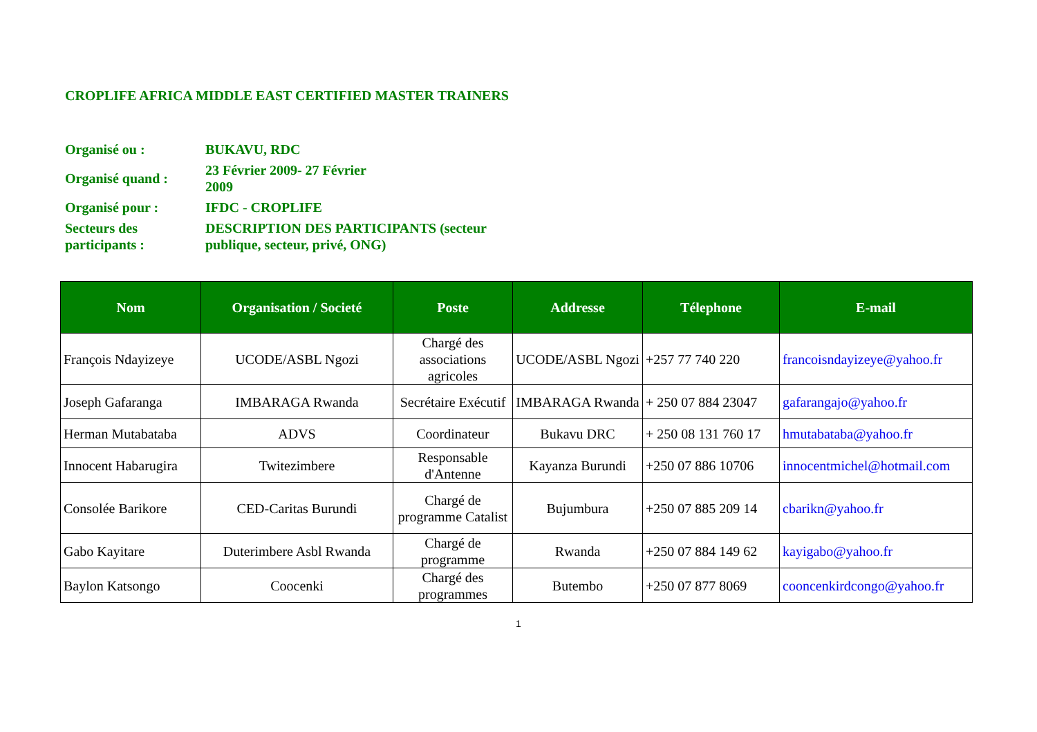CROPLIFE AFRICA MIDDLE EAST CERTIFIED MASTER TRAINERS
| Organisé ou : | BUKAVU, RDC |
| Organisé quand : | 23 Février 2009- 27 Février 2009 |
| Organisé pour : | IFDC - CROPLIFE |
| Secteurs des participants : | DESCRIPTION DES PARTICIPANTS (secteur publique, secteur, privé, ONG) |
| Nom | Organisation / Societé | Poste | Addresse | Télephone | E-mail |
| --- | --- | --- | --- | --- | --- |
| François Ndayizeye | UCODE/ASBL Ngozi | Chargé des associations agricoles | UCODE/ASBL Ngozi | +257 77 740 220 | francoisndayizeye@yahoo.fr |
| Joseph Gafaranga | IMBARAGA Rwanda | Secrétaire Exécutif | IMBARAGA Rwanda | + 250 07 884 23047 | gafarangajo@yahoo.fr |
| Herman Mutabataba | ADVS | Coordinateur | Bukavu DRC | + 250 08 131 760 17 | hmutabataba@yahoo.fr |
| Innocent Habarugira | Twitezimbere | Responsable d'Antenne | Kayanza Burundi | +250 07 886 10706 | innocentmichel@hotmail.com |
| Consolée Barikore | CED-Caritas Burundi | Chargé de programme Catalist | Bujumbura | +250 07 885 209 14 | cbarikn@yahoo.fr |
| Gabo Kayitare | Duterimbere Asbl Rwanda | Chargé de programme | Rwanda | +250 07 884 149 62 | kayigabo@yahoo.fr |
| Baylon Katsongo | Coocenki | Chargé des programmes | Butembo | +250 07 877 8069 | cooncenkirdcongo@yahoo.fr |
1